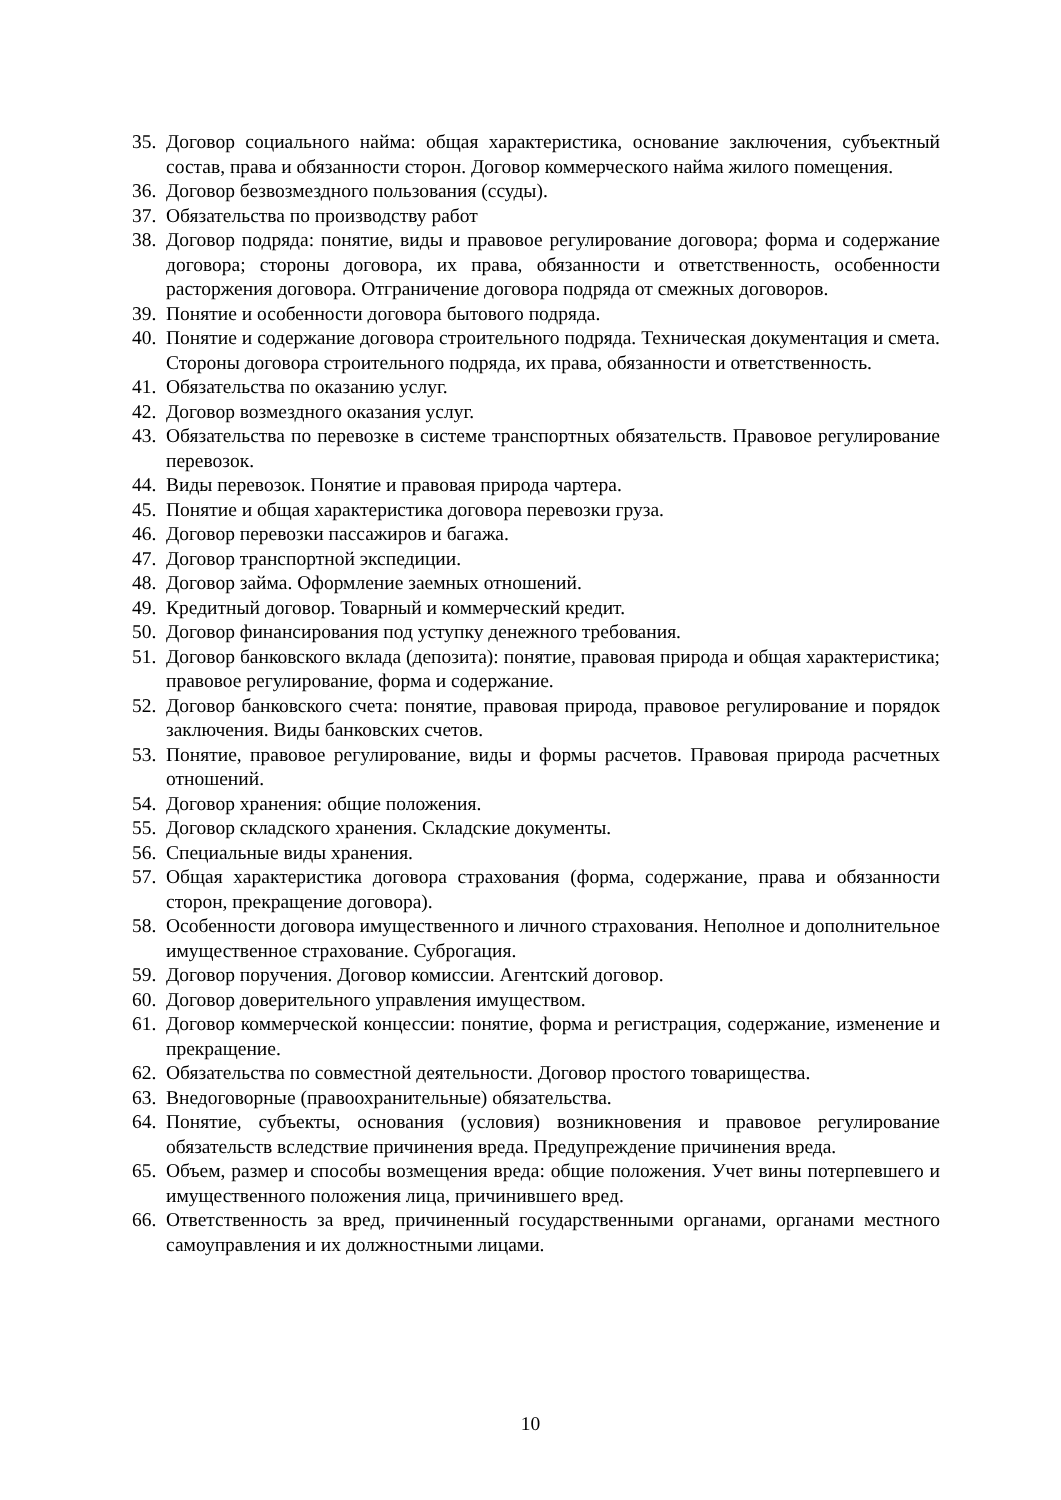35. Договор социального найма: общая характеристика, основание заключения, субъектный состав, права и обязанности сторон. Договор коммерческого найма жилого помещения.
36. Договор безвозмездного пользования (ссуды).
37. Обязательства по производству работ
38. Договор подряда: понятие, виды и правовое регулирование договора; форма и содержание договора; стороны договора, их права, обязанности и ответственность, особенности расторжения договора. Отграничение договора подряда от смежных договоров.
39. Понятие и особенности договора бытового подряда.
40. Понятие и содержание договора строительного подряда. Техническая документация и смета. Стороны договора строительного подряда, их права, обязанности и ответственность.
41. Обязательства по оказанию услуг.
42. Договор возмездного оказания услуг.
43. Обязательства по перевозке в системе транспортных обязательств. Правовое регулирование перевозок.
44. Виды перевозок. Понятие и правовая природа чартера.
45. Понятие и общая характеристика договора перевозки груза.
46. Договор перевозки пассажиров и багажа.
47. Договор транспортной экспедиции.
48. Договор займа. Оформление заемных отношений.
49. Кредитный договор. Товарный и коммерческий кредит.
50. Договор финансирования под уступку денежного требования.
51. Договор банковского вклада (депозита): понятие, правовая природа и общая характеристика; правовое регулирование, форма и содержание.
52. Договор банковского счета: понятие, правовая природа, правовое регулирование и порядок заключения. Виды банковских счетов.
53. Понятие, правовое регулирование, виды и формы расчетов. Правовая природа расчетных отношений.
54. Договор хранения: общие положения.
55. Договор складского хранения. Складские документы.
56. Специальные виды хранения.
57. Общая характеристика договора страхования (форма, содержание, права и обязанности сторон, прекращение договора).
58. Особенности договора имущественного и личного страхования. Неполное и дополнительное имущественное страхование. Суброгация.
59. Договор поручения. Договор комиссии. Агентский договор.
60. Договор доверительного управления имуществом.
61. Договор коммерческой концессии: понятие, форма и регистрация, содержание, изменение и прекращение.
62. Обязательства по совместной деятельности. Договор простого товарищества.
63. Внедоговорные (правоохранительные) обязательства.
64. Понятие, субъекты, основания (условия) возникновения и правовое регулирование обязательств вследствие причинения вреда. Предупреждение причинения вреда.
65. Объем, размер и способы возмещения вреда: общие положения. Учет вины потерпевшего и имущественного положения лица, причинившего вред.
66. Ответственность за вред, причиненный государственными органами, органами местного самоуправления и их должностными лицами.
10